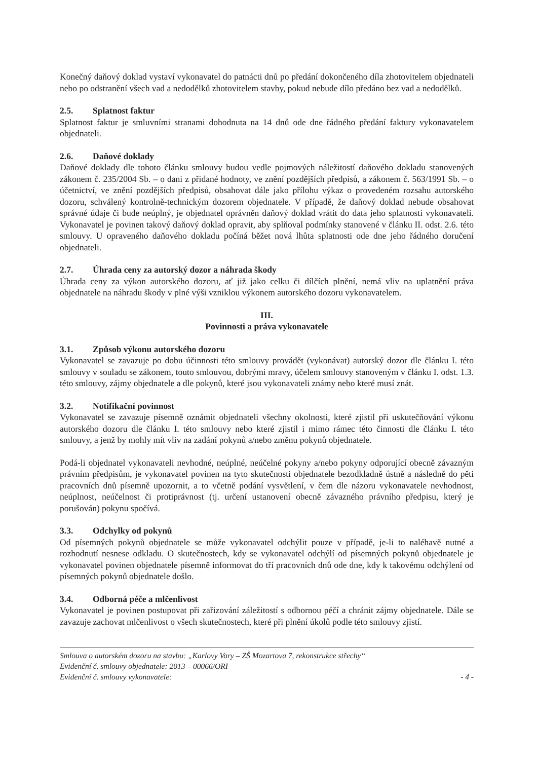Konečný daňový doklad vystaví vykonavatel do patnácti dnů po předání dokončeného díla zhotovitelem objednateli nebo po odstranění všech vad a nedodělků zhotovitelem stavby, pokud nebude dílo předáno bez vad a nedodělků.
2.5. Splatnost faktur
Splatnost faktur je smluvními stranami dohodnuta na 14 dnů ode dne řádného předání faktury vykonavatelem objednateli.
2.6. Daňové doklady
Daňové doklady dle tohoto článku smlouvy budou vedle pojmových náležitostí daňového dokladu stanovených zákonem č. 235/2004 Sb. – o dani z přidané hodnoty, ve znění pozdějších předpisů, a zákonem č. 563/1991 Sb. – o účetnictví, ve znění pozdějších předpisů, obsahovat dále jako přílohu výkaz o provedeném rozsahu autorského dozoru, schválený kontrolně-technickým dozorem objednatele. V případě, že daňový doklad nebude obsahovat správné údaje či bude neúplný, je objednatel oprávněn daňový doklad vrátit do data jeho splatnosti vykonavateli. Vykonavatel je povinen takový daňový doklad opravit, aby splňoval podmínky stanovené v článku II. odst. 2.6. této smlouvy. U opraveného daňového dokladu počíná běžet nová lhůta splatnosti ode dne jeho řádného doručení objednateli.
2.7. Úhrada ceny za autorský dozor a náhrada škody
Úhrada ceny za výkon autorského dozoru, ať již jako celku či dílčích plnění, nemá vliv na uplatnění práva objednatele na náhradu škody v plné výši vzniklou výkonem autorského dozoru vykonavatelem.
III.
Povinnosti a práva vykonavatele
3.1. Způsob výkonu autorského dozoru
Vykonavatel se zavazuje po dobu účinnosti této smlouvy provádět (vykonávat) autorský dozor dle článku I. této smlouvy v souladu se zákonem, touto smlouvou, dobrými mravy, účelem smlouvy stanoveným v článku I. odst. 1.3. této smlouvy, zájmy objednatele a dle pokynů, které jsou vykonavateli známy nebo které musí znát.
3.2. Notifikační povinnost
Vykonavatel se zavazuje písemně oznámit objednateli všechny okolnosti, které zjistil při uskutečňování výkonu autorského dozoru dle článku I. této smlouvy nebo které zjistil i mimo rámec této činnosti dle článku I. této smlouvy, a jenž by mohly mít vliv na zadání pokynů a/nebo změnu pokynů objednatele.
Podá-li objednatel vykonavateli nevhodné, neúplné, neúčelné pokyny a/nebo pokyny odporující obecně závazným právním předpisům, je vykonavatel povinen na tyto skutečnosti objednatele bezodkladně ústně a následně do pěti pracovních dnů písemně upozornit, a to včetně podání vysvětlení, v čem dle názoru vykonavatele nevhodnost, neúplnost, neúčelnost či protiprávnost (tj. určení ustanovení obecně závazného právního předpisu, který je porušován) pokynu spočívá.
3.3. Odchylky od pokynů
Od písemných pokynů objednatele se může vykonavatel odchýlit pouze v případě, je-li to naléhavě nutné a rozhodnutí nesnese odkladu. O skutečnostech, kdy se vykonavatel odchýlí od písemných pokynů objednatele je vykonavatel povinen objednatele písemně informovat do tří pracovních dnů ode dne, kdy k takovému odchýlení od písemných pokynů objednatele došlo.
3.4. Odborná péče a mlčenlivost
Vykonavatel je povinen postupovat při zařizování záležitostí s odbornou péčí a chránit zájmy objednatele. Dále se zavazuje zachovat mlčenlivost o všech skutečnostech, které při plnění úkolů podle této smlouvy zjistí.
Smlouva o autorském dozoru na stavbu: „Karlovy Vary – ZŠ Mozartova 7, rekonstrukce střechy“
Evidenční č. smlouvy objednatele: 2013 – 00066/ORI
Evidenční č. smlouvy vykonavatele: - 4 -